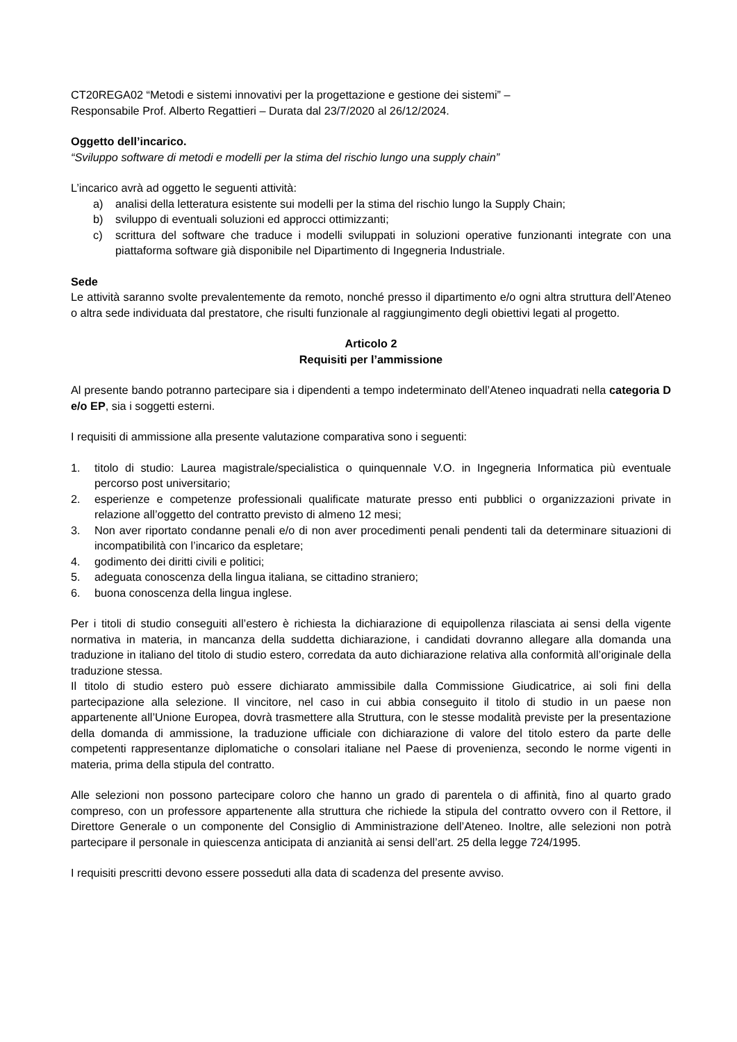CT20REGA02 “Metodi e sistemi innovativi per la progettazione e gestione dei sistemi” –
Responsabile Prof. Alberto Regattieri – Durata dal 23/7/2020 al 26/12/2024.
Oggetto dell’incarico.
“Sviluppo software di metodi e modelli per la stima del rischio lungo una supply chain”
L’incarico avrà ad oggetto le seguenti attività:
a) analisi della letteratura esistente sui modelli per la stima del rischio lungo la Supply Chain;
b) sviluppo di eventuali soluzioni ed approcci ottimizzanti;
c) scrittura del software che traduce i modelli sviluppati in soluzioni operative funzionanti integrate con una piattaforma software già disponibile nel Dipartimento di Ingegneria Industriale.
Sede
Le attività saranno svolte prevalentemente da remoto, nonché presso il dipartimento e/o ogni altra struttura dell’Ateneo o altra sede individuata dal prestatore, che risulti funzionale al raggiungimento degli obiettivi legati al progetto.
Articolo 2
Requisiti per l’ammissione
Al presente bando potranno partecipare sia i dipendenti a tempo indeterminato dell’Ateneo inquadrati nella categoria D e/o EP, sia i soggetti esterni.
I requisiti di ammissione alla presente valutazione comparativa sono i seguenti:
1. titolo di studio: Laurea magistrale/specialistica o quinquennale V.O. in Ingegneria Informatica più eventuale percorso post universitario;
2. esperienze e competenze professionali qualificate maturate presso enti pubblici o organizzazioni private in relazione all’oggetto del contratto previsto di almeno 12 mesi;
3. Non aver riportato condanne penali e/o di non aver procedimenti penali pendenti tali da determinare situazioni di incompatibilità con l’incarico da espletare;
4. godimento dei diritti civili e politici;
5. adeguata conoscenza della lingua italiana, se cittadino straniero;
6. buona conoscenza della lingua inglese.
Per i titoli di studio conseguiti all’estero è richiesta la dichiarazione di equipollenza rilasciata ai sensi della vigente normativa in materia, in mancanza della suddetta dichiarazione, i candidati dovranno allegare alla domanda una traduzione in italiano del titolo di studio estero, corredata da auto dichiarazione relativa alla conformità all’originale della traduzione stessa.
Il titolo di studio estero può essere dichiarato ammissibile dalla Commissione Giudicatrice, ai soli fini della partecipazione alla selezione. Il vincitore, nel caso in cui abbia conseguito il titolo di studio in un paese non appartenente all’Unione Europea, dovrà trasmettere alla Struttura, con le stesse modalità previste per la presentazione della domanda di ammissione, la traduzione ufficiale con dichiarazione di valore del titolo estero da parte delle competenti rappresentanze diplomatiche o consolari italiane nel Paese di provenienza, secondo le norme vigenti in materia, prima della stipula del contratto.
Alle selezioni non possono partecipare coloro che hanno un grado di parentela o di affinità, fino al quarto grado compreso, con un professore appartenente alla struttura che richiede la stipula del contratto ovvero con il Rettore, il Direttore Generale o un componente del Consiglio di Amministrazione dell’Ateneo. Inoltre, alle selezioni non potrà partecipare il personale in quiescenza anticipata di anzianità ai sensi dell’art. 25 della legge 724/1995.
I requisiti prescritti devono essere posseduti alla data di scadenza del presente avviso.